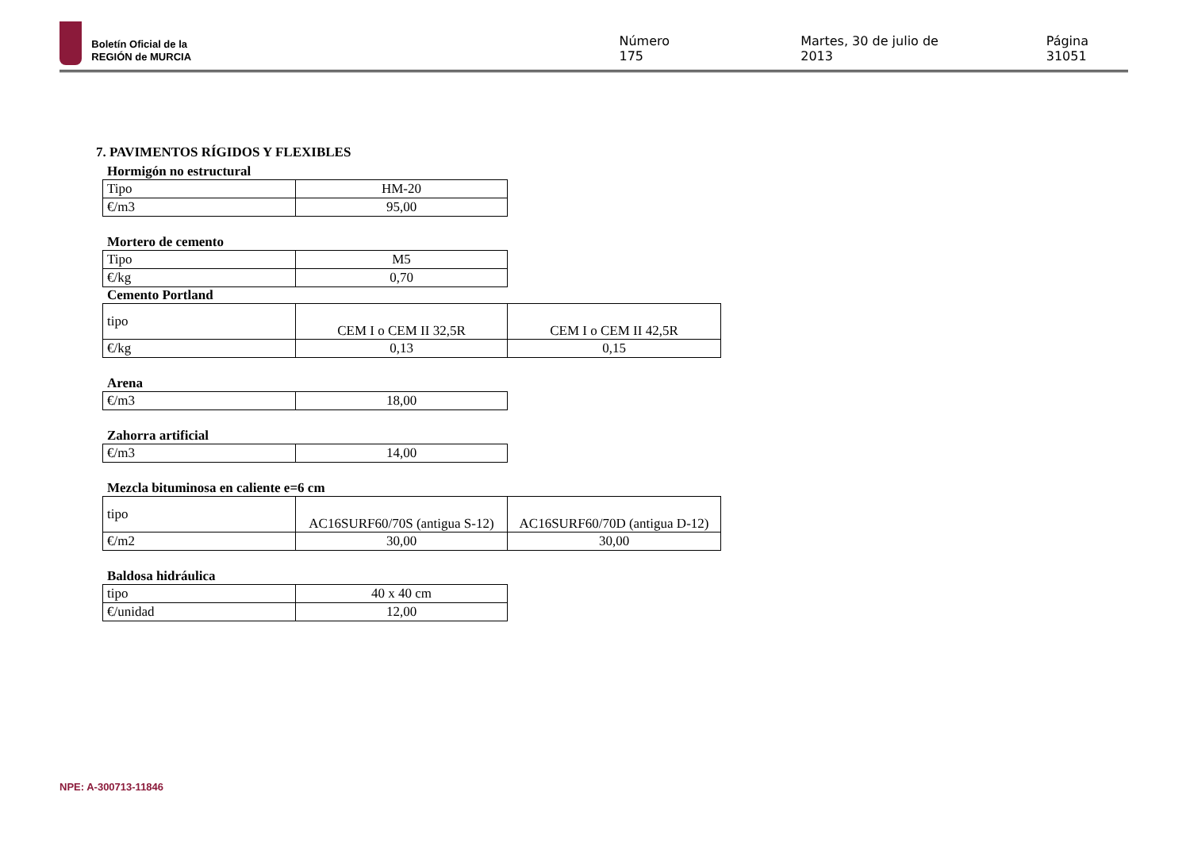Boletín Oficial de la
REGIÓN de MURCIA
Número 175 Martes, 30 de julio de 2013 Página 31051
7. PAVIMENTOS RÍGIDOS Y FLEXIBLES
Hormigón no estructural
| Tipo | HM-20 |
| €/m3 | 95,00 |
Mortero de cemento
| Tipo | M5 |
| €/kg | 0,70 |
Cemento Portland
| tipo | CEM I o CEM II 32,5R | CEM I o CEM II 42,5R |
| €/kg | 0,13 | 0,15 |
Arena
| €/m3 | 18,00 |
Zahorra artificial
| €/m3 | 14,00 |
Mezcla bituminosa en caliente e=6 cm
| tipo | AC16SURF60/70S (antigua S-12) | AC16SURF60/70D (antigua D-12) |
| €/m2 | 30,00 | 30,00 |
Baldosa hidráulica
| tipo | 40 x 40 cm |
| €/unidad | 12,00 |
NPE: A-300713-11846